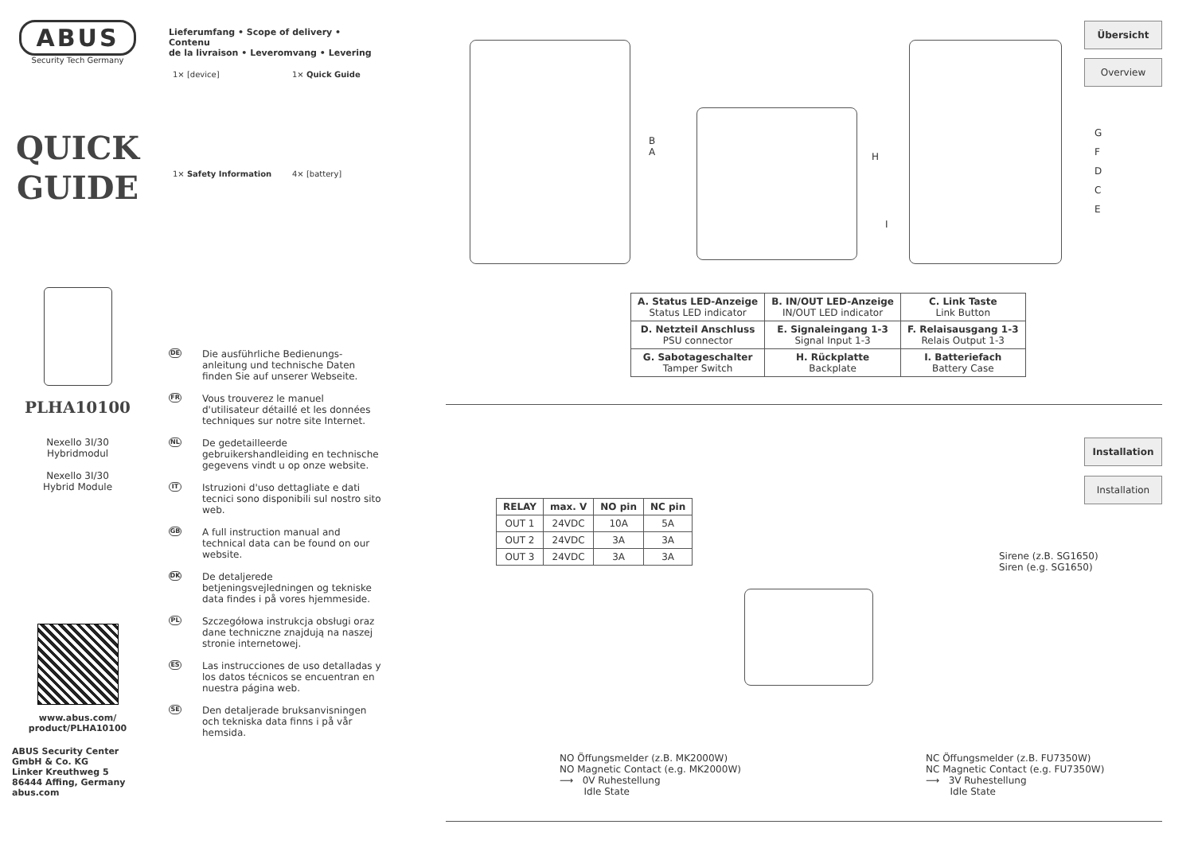ABUS
Security Tech Germany
QUICK
GUIDE
PLHA10100
Nexello 3I/30
Hybridmodul
Nexello 3I/30
Hybrid Module
www.abus.com/
product/PLHA10100
ABUS Security Center
GmbH & Co. KG
Linker Kreuthweg 5
86444 Affing, Germany
abus.com
Lieferumfang • Scope of delivery • Contenu
de la livraison • Leveromvang • Levering
1× [device]
1× Quick Guide
1× Safety Information
4× [battery]
DE Die ausführliche Bedienungs-anleitung und technische Daten finden Sie auf unserer Webseite.
FR Vous trouverez le manuel d'utilisateur détaillé et les données techniques sur notre site Internet.
NL De gedetailleerde gebruikershandleiding en technische gegevens vindt u op onze website.
IT Istruzioni d'uso dettagliate e dati tecnici sono disponibili sul nostro sito web.
GB A full instruction manual and technical data can be found on our website.
DK De detaljerede betjeningsvejledningen og tekniske data findes i på vores hjemmeside.
PL Szczegółowa instrukcja obsługi oraz dane techniczne znajdują na naszej stronie internetowej.
ES Las instrucciones de uso detalladas y los datos técnicos se encuentran en nuestra página web.
SE Den detaljerade bruksanvisningen och tekniska data finns i på vår hemsida.
Übersicht
Overview
B
A
H
G
F
D
C
E
I
| A. Status LED-Anzeige Status LED indicator | B. IN/OUT LED-Anzeige IN/OUT LED indicator | C. Link Taste Link Button |
| D. Netzteil Anschluss PSU connector | E. Signaleingang 1-3 Signal Input 1-3 | F. Relaisausgang 1-3 Relais Output 1-3 |
| G. Sabotageschalter Tamper Switch | H. Rückplatte Backplate | I. Batteriefach Battery Case |
Installation
Installation
| RELAY | max. V | NO pin | NC pin |
| --- | --- | --- | --- |
| OUT 1 | 24VDC | 10A | 5A |
| OUT 2 | 24VDC | 3A | 3A |
| OUT 3 | 24VDC | 3A | 3A |
Sirene (z.B. SG1650)
Siren (e.g. SG1650)
NO Öffungsmelder (z.B. MK2000W)
NO Magnetic Contact (e.g. MK2000W)
⟶ 0V Ruhestellung
Idle State
NC Öffungsmelder (z.B. FU7350W)
NC Magnetic Contact (e.g. FU7350W)
⟶ 3V Ruhestellung
Idle State